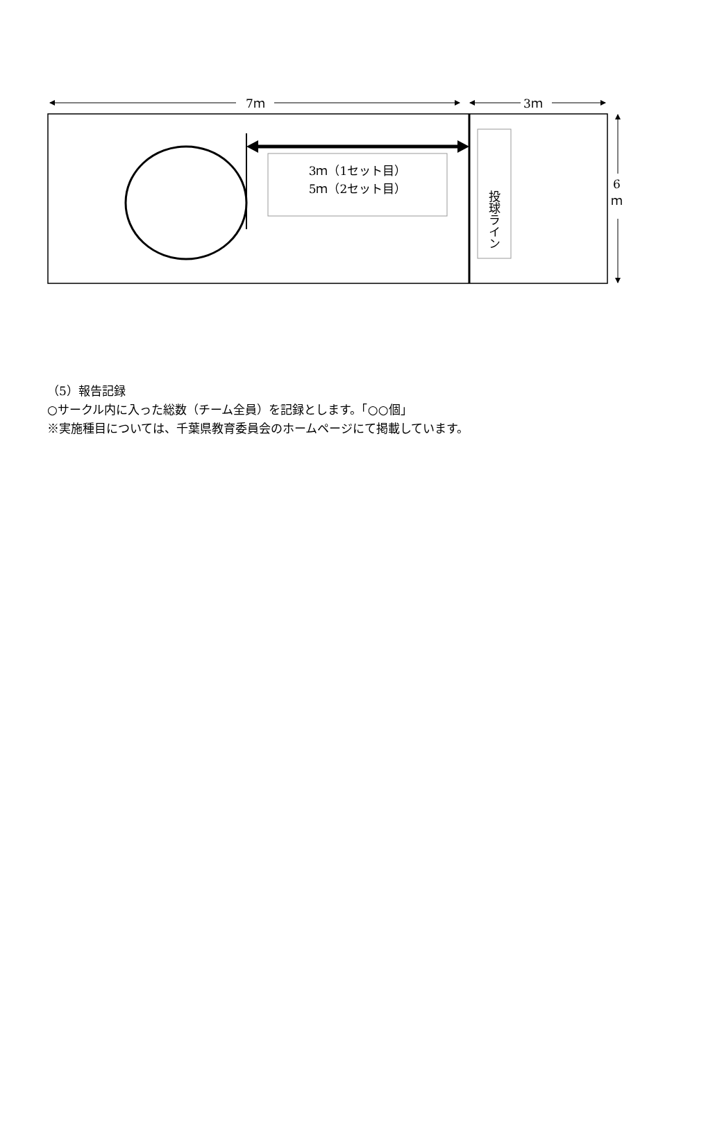7ｍ 3ｍ
6
ｍ
3ｍ（1セット目）
5ｍ（2セット目）
投球ライン
（5）報告記録
○サークル内に入った総数（チーム全員）を記録とします。「○○個」
※実施種目については、千葉県教育委員会のホームページにて掲載しています。